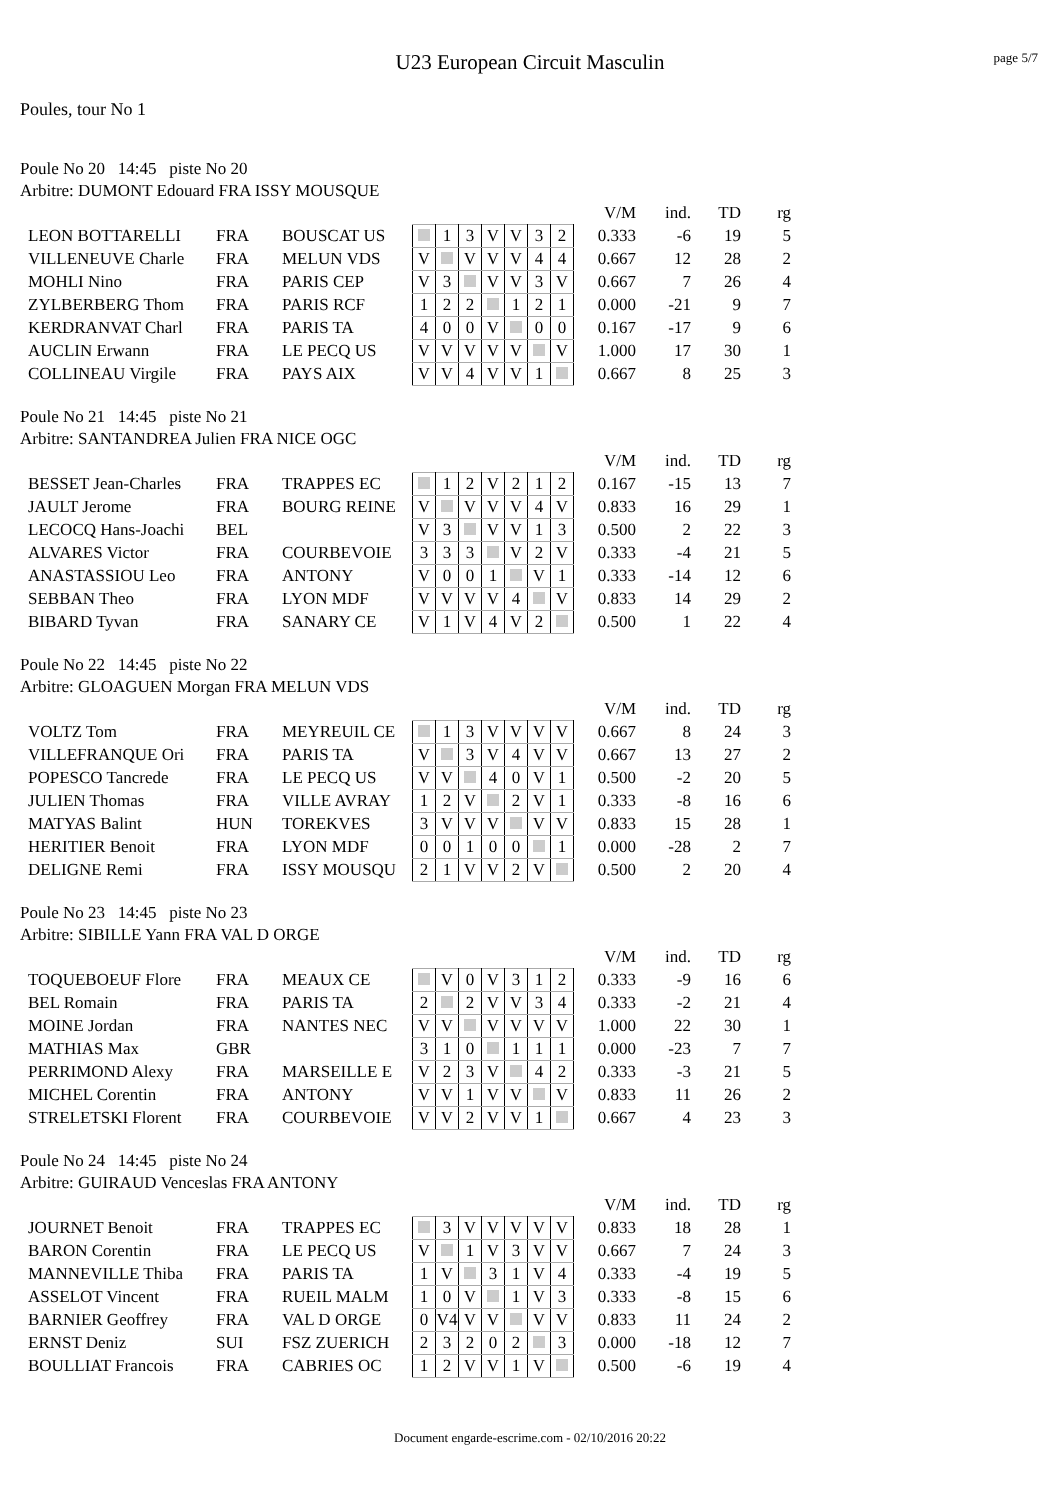U23 European Circuit Masculin
page 5/7
Poules, tour No 1
Poule No 20 14:45 piste No 20
Arbitre: DUMONT Edouard FRA ISSY MOUSQUE
| | | | | | | | | | | | | V/M | ind. | TD | rg |
| LEON BOTTARELLI | FRA | BOUSCAT US | | 1 | 3 | V | V | 3 | 2 | | | 0.333 | -6 | 19 | 5 |
| VILLENEUVE Charle | FRA | MELUN VDS | V | | V | V | V | 4 | 4 | | | 0.667 | 12 | 28 | 2 |
| MOHLI Nino | FRA | PARIS CEP | V | 3 | | V | V | 3 | V | | | 0.667 | 7 | 26 | 4 |
| ZYLBERBERG Thom | FRA | PARIS RCF | 1 | 2 | 2 | | 1 | 2 | 1 | | | 0.000 | -21 | 9 | 7 |
| KERDRANVAT Charl | FRA | PARIS TA | 4 | 0 | 0 | V | | 0 | 0 | | | 0.167 | -17 | 9 | 6 |
| AUCLIN Erwann | FRA | LE PECQ US | V | V | V | V | V | | V | | | 1.000 | 17 | 30 | 1 |
| COLLINEAU Virgile | FRA | PAYS AIX | V | V | 4 | V | V | 1 | | | | 0.667 | 8 | 25 | 3 |
Poule No 21 14:45 piste No 21
Arbitre: SANTANDREA Julien FRA NICE OGC
| | | | | | | | | | | | | V/M | ind. | TD | rg |
| BESSET Jean-Charles | FRA | TRAPPES EC | | 1 | 2 | V | 2 | 1 | 2 | | | 0.167 | -15 | 13 | 7 |
| JAULT Jerome | FRA | BOURG REINE | V | | V | V | V | 4 | V | | | 0.833 | 16 | 29 | 1 |
| LECOCQ Hans-Joachi | BEL | | V | 3 | | V | V | 1 | 3 | | | 0.500 | 2 | 22 | 3 |
| ALVARES Victor | FRA | COURBEVOIE | 3 | 3 | 3 | | V | 2 | V | | | 0.333 | -4 | 21 | 5 |
| ANASTASSIOU Leo | FRA | ANTONY | V | 0 | 0 | 1 | | V | 1 | | | 0.333 | -14 | 12 | 6 |
| SEBBAN Theo | FRA | LYON MDF | V | V | V | V | 4 | | V | | | 0.833 | 14 | 29 | 2 |
| BIBARD Tyvan | FRA | SANARY CE | V | 1 | V | 4 | V | 2 | | | | 0.500 | 1 | 22 | 4 |
Poule No 22 14:45 piste No 22
Arbitre: GLOAGUEN Morgan FRA MELUN VDS
| | | | | | | | | | | | | V/M | ind. | TD | rg |
| VOLTZ Tom | FRA | MEYREUIL CE | | 1 | 3 | V | V | V | V | | | 0.667 | 8 | 24 | 3 |
| VILLEFRANQUE Ori | FRA | PARIS TA | V | | 3 | V | 4 | V | V | | | 0.667 | 13 | 27 | 2 |
| POPESCO Tancrede | FRA | LE PECQ US | V | V | | 4 | 0 | V | 1 | | | 0.500 | -2 | 20 | 5 |
| JULIEN Thomas | FRA | VILLE AVRAY | 1 | 2 | V | | 2 | V | 1 | | | 0.333 | -8 | 16 | 6 |
| MATYAS Balint | HUN | TOREKVES | 3 | V | V | V | | V | V | | | 0.833 | 15 | 28 | 1 |
| HERITIER Benoit | FRA | LYON MDF | 0 | 0 | 1 | 0 | 0 | | 1 | | | 0.000 | -28 | 2 | 7 |
| DELIGNE Remi | FRA | ISSY MOUSQU | 2 | 1 | V | V | 2 | V | | | | 0.500 | 2 | 20 | 4 |
Poule No 23 14:45 piste No 23
Arbitre: SIBILLE Yann FRA VAL D ORGE
| | | | | | | | | | | | | V/M | ind. | TD | rg |
| TOQUEBOEUF Flore | FRA | MEAUX CE | | V | 0 | V | 3 | 1 | 2 | | | 0.333 | -9 | 16 | 6 |
| BEL Romain | FRA | PARIS TA | 2 | | 2 | V | V | 3 | 4 | | | 0.333 | -2 | 21 | 4 |
| MOINE Jordan | FRA | NANTES NEC | V | V | | V | V | V | V | | | 1.000 | 22 | 30 | 1 |
| MATHIAS Max | GBR | | 3 | 1 | 0 | | 1 | 1 | 1 | | | 0.000 | -23 | 7 | 7 |
| PERRIMOND Alexy | FRA | MARSEILLE E | V | 2 | 3 | V | | 4 | 2 | | | 0.333 | -3 | 21 | 5 |
| MICHEL Corentin | FRA | ANTONY | V | V | 1 | V | V | | V | | | 0.833 | 11 | 26 | 2 |
| STRELETSKI Florent | FRA | COURBEVOIE | V | V | 2 | V | V | 1 | | | | 0.667 | 4 | 23 | 3 |
Poule No 24 14:45 piste No 24
Arbitre: GUIRAUD Venceslas FRA ANTONY
| | | | | | | | | | | | | V/M | ind. | TD | rg |
| JOURNET Benoit | FRA | TRAPPES EC | | 3 | V | V | V | V | V | | | 0.833 | 18 | 28 | 1 |
| BARON Corentin | FRA | LE PECQ US | V | | 1 | V | 3 | V | V | | | 0.667 | 7 | 24 | 3 |
| MANNEVILLE Thiba | FRA | PARIS TA | 1 | V | | 3 | 1 | V | 4 | | | 0.333 | -4 | 19 | 5 |
| ASSELOT Vincent | FRA | RUEIL MALM | 1 | 0 | V | | 1 | V | 3 | | | 0.333 | -8 | 15 | 6 |
| BARNIER Geoffrey | FRA | VAL D ORGE | 0 | V4 | V | V | | V | V | | | 0.833 | 11 | 24 | 2 |
| ERNST Deniz | SUI | FSZ ZUERICH | 2 | 3 | 2 | 0 | 2 | | 3 | | | 0.000 | -18 | 12 | 7 |
| BOULLIAT Francois | FRA | CABRIES OC | 1 | 2 | V | V | 1 | V | | | | 0.500 | -6 | 19 | 4 |
Document engarde-escrime.com - 02/10/2016 20:22